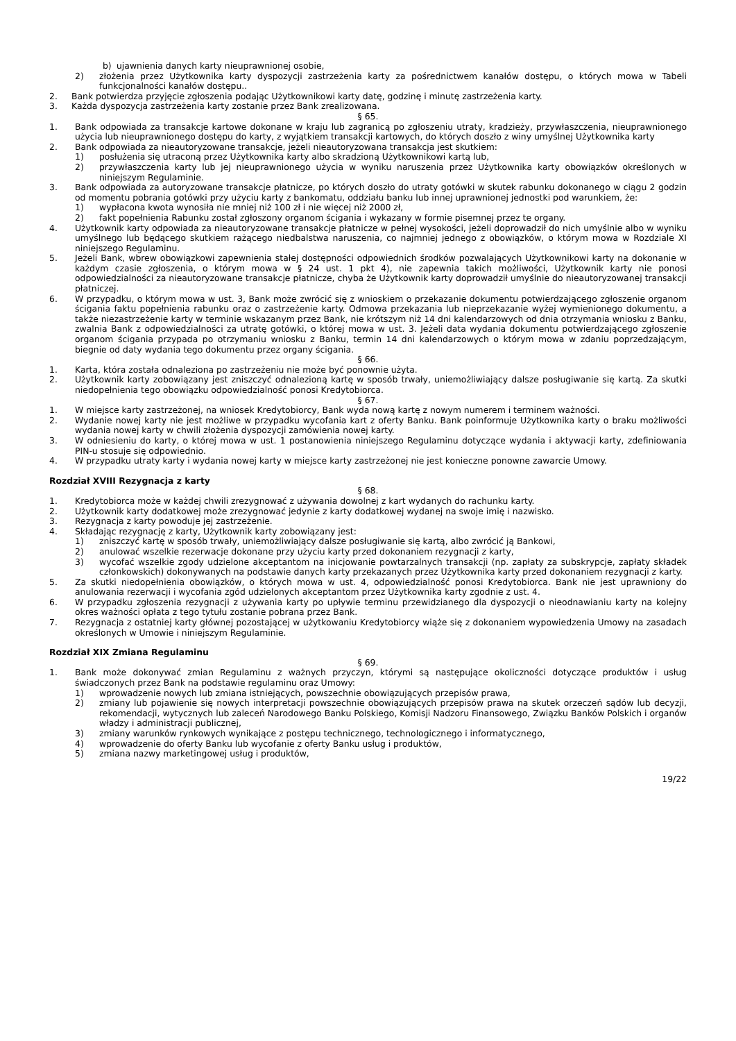b) ujawnienia danych karty nieuprawnionej osobie,
2) złożenia przez Użytkownika karty dyspozycji zastrzeżenia karty za pośrednictwem kanałów dostępu, o których mowa w Tabeli funkcjonalności kanałów dostępu..
2. Bank potwierdza przyjęcie zgłoszenia podając Użytkownikowi karty datę, godzinę i minutę zastrzeżenia karty.
3. Każda dyspozycja zastrzeżenia karty zostanie przez Bank zrealizowana.
§ 65.
1. Bank odpowiada za transakcje kartowe dokonane w kraju lub zagranicą po zgłoszeniu utraty, kradzieży, przywłaszczenia, nieuprawnionego użycia lub nieuprawnionego dostępu do karty, z wyjątkiem transakcji kartowych, do których doszło z winy umyślnej Użytkownika karty
2. Bank odpowiada za nieautoryzowane transakcje, jeżeli nieautoryzowana transakcja jest skutkiem:
1) posłużenia się utraconą przez Użytkownika karty albo skradzioną Użytkownikowi kartą lub,
2) przywłaszczenia karty lub jej nieuprawnionego użycia w wyniku naruszenia przez Użytkownika karty obowiązków określonych w niniejszym Regulaminie.
3. Bank odpowiada za autoryzowane transakcje płatnicze, po których doszło do utraty gotówki w skutek rabunku dokonanego w ciągu 2 godzin od momentu pobrania gotówki przy użyciu karty z bankomatu, oddziału banku lub innej uprawnionej jednostki pod warunkiem, że:
1) wypłacona kwota wynosiła nie mniej niż 100 zł i nie więcej niż 2000 zł,
2) fakt popełnienia Rabunku został zgłoszony organom ścigania i wykazany w formie pisemnej przez te organy.
4. Użytkownik karty odpowiada za nieautoryzowane transakcje płatnicze w pełnej wysokości, jeżeli doprowadził do nich umyślnie albo w wyniku umyślnego lub będącego skutkiem rażącego niedbalstwa naruszenia, co najmniej jednego z obowiązków, o którym mowa w Rozdziale XI niniejszego Regulaminu.
5. Jeżeli Bank, wbrew obowiązkowi zapewnienia stałej dostępności odpowiednich środków pozwalających Użytkownikowi karty na dokonanie w każdym czasie zgłoszenia, o którym mowa w § 24 ust. 1 pkt 4), nie zapewnia takich możliwości, Użytkownik karty nie ponosi odpowiedzialności za nieautoryzowane transakcje płatnicze, chyba że Użytkownik karty doprowadził umyślnie do nieautoryzowanej transakcji płatniczej.
6. W przypadku, o którym mowa w ust. 3, Bank może zwrócić się z wnioskiem o przekazanie dokumentu potwierdzającego zgłoszenie organom ścigania faktu popełnienia rabunku oraz o zastrzeżenie karty. Odmowa przekazania lub nieprzekazanie wyżej wymienionego dokumentu, a także niezastrzeżenie karty w terminie wskazanym przez Bank, nie krótszym niż 14 dni kalendarzowych od dnia otrzymania wniosku z Banku, zwalnia Bank z odpowiedzialności za utratę gotówki, o której mowa w ust. 3. Jeżeli data wydania dokumentu potwierdzającego zgłoszenie organom ścigania przypada po otrzymaniu wniosku z Banku, termin 14 dni kalendarzowych o którym mowa w zdaniu poprzedzającym, biegnie od daty wydania tego dokumentu przez organy ścigania.
§ 66.
1. Karta, która została odnaleziona po zastrzeżeniu nie może być ponownie użyta.
2. Użytkownik karty zobowiązany jest zniszczyć odnalezioną kartę w sposób trwały, uniemożliwiający dalsze posługiwanie się kartą. Za skutki niedopełnienia tego obowiązku odpowiedzialność ponosi Kredytobiorca.
§ 67.
1. W miejsce karty zastrzeżonej, na wniosek Kredytobiorcy, Bank wyda nową kartę z nowym numerem i terminem ważności.
2. Wydanie nowej karty nie jest możliwe w przypadku wycofania kart z oferty Banku. Bank poinformuje Użytkownika karty o braku możliwości wydania nowej karty w chwili złożenia dyspozycji zamówienia nowej karty.
3. W odniesieniu do karty, o której mowa w ust. 1 postanowienia niniejszego Regulaminu dotyczące wydania i aktywacji karty, zdefiniowania PIN-u stosuje się odpowiednio.
4. W przypadku utraty karty i wydania nowej karty w miejsce karty zastrzeżonej nie jest konieczne ponowne zawarcie Umowy.
Rozdział XVIII Rezygnacja z karty
§ 68.
1. Kredytobiorca może w każdej chwili zrezygnować z używania dowolnej z kart wydanych do rachunku karty.
2. Użytkownik karty dodatkowej może zrezygnować jedynie z karty dodatkowej wydanej na swoje imię i nazwisko.
3. Rezygnacja z karty powoduje jej zastrzeżenie.
4. Składając rezygnację z karty, Użytkownik karty zobowiązany jest:
1) zniszczyć kartę w sposób trwały, uniemożliwiający dalsze posługiwanie się kartą, albo zwrócić ją Bankowi,
2) anulować wszelkie rezerwacje dokonane przy użyciu karty przed dokonaniem rezygnacji z karty,
3) wycofać wszelkie zgody udzielone akceptantom na inicjowanie powtarzalnych transakcji (np. zapłaty za subskrypcje, zapłaty składek członkowskich) dokonywanych na podstawie danych karty przekazanych przez Użytkownika karty przed dokonaniem rezygnacji z karty.
5. Za skutki niedopełnienia obowiązków, o których mowa w ust. 4, odpowiedzialność ponosi Kredytobiorca. Bank nie jest uprawniony do anulowania rezerwacji i wycofania zgód udzielonych akceptantom przez Użytkownika karty zgodnie z ust. 4.
6. W przypadku zgłoszenia rezygnacji z używania karty po upływie terminu przewidzianego dla dyspozycji o nieodnawianiu karty na kolejny okres ważności opłata z tego tytułu zostanie pobrana przez Bank.
7. Rezygnacja z ostatniej karty głównej pozostającej w użytkowaniu Kredytobiorcy wiąże się z dokonaniem wypowiedzenia Umowy na zasadach określonych w Umowie i niniejszym Regulaminie.
Rozdział XIX Zmiana Regulaminu
§ 69.
1. Bank może dokonywać zmian Regulaminu z ważnych przyczyn, którymi są następujące okoliczności dotyczące produktów i usług świadczonych przez Bank na podstawie regulaminu oraz Umowy:
1) wprowadzenie nowych lub zmiana istniejących, powszechnie obowiązujących przepisów prawa,
2) zmiany lub pojawienie się nowych interpretacji powszechnie obowiązujących przepisów prawa na skutek orzeczeń sądów lub decyzji, rekomendacji, wytycznych lub zaleceń Narodowego Banku Polskiego, Komisji Nadzoru Finansowego, Związku Banków Polskich i organów władzy i administracji publicznej,
3) zmiany warunków rynkowych wynikające z postępu technicznego, technologicznego i informatycznego,
4) wprowadzenie do oferty Banku lub wycofanie z oferty Banku usług i produktów,
5) zmiana nazwy marketingowej usług i produktów,
19/22